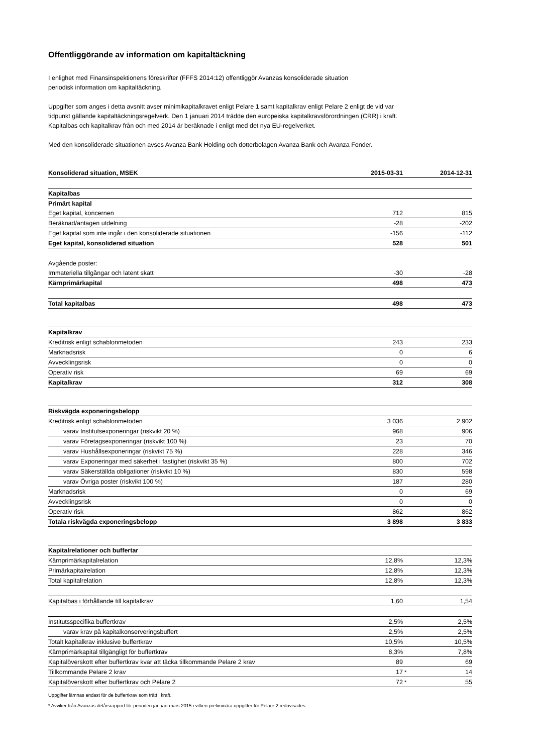Offentliggörande av information om kapitaltäckning
I enlighet med Finansinspektionens föreskrifter (FFFS 2014:12) offentliggör Avanzas konsoliderade situation periodisk information om kapitaltäckning.
Uppgifter som anges i detta avsnitt avser minimikapitalkravet enligt Pelare 1 samt kapitalkrav enligt Pelare 2 enligt de vid var tidpunkt gällande kapitaltäckningsregelverk. Den 1 januari 2014 trädde den europeiska kapitalkravsförordningen (CRR) i kraft. Kapitalbas och kapitalkrav från och med 2014 är beräknade i enligt med det nya EU-regelverket.
Med den konsoliderade situationen avses Avanza Bank Holding och dotterbolagen Avanza Bank och Avanza Fonder.
| Konsoliderad situation, MSEK | 2015-03-31 | | 2014-12-31 |
| --- | --- | --- | --- |
| Kapitalbas | | | |
| Primärt kapital | | | |
| Eget kapital, koncernen | 712 | | 815 |
| Beräknad/antagen utdelning | -28 | | -202 |
| Eget kapital som inte ingår i den konsoliderade situationen | -156 | | -112 |
| Eget kapital, konsoliderad situation | 528 | | 501 |
| Avgående poster: | | | |
| Immateriella tillgångar och latent skatt | -30 | | -28 |
| Kärnprimärkapital | 498 | | 473 |
| Total kapitalbas | 498 | | 473 |
| Kapitalkrav | | | |
| Kreditrisk enligt schablonmetoden | 243 | | 233 |
| Marknadsrisk | 0 | | 6 |
| Avvecklingsrisk | 0 | | 0 |
| Operativ risk | 69 | | 69 |
| Kapitalkrav | 312 | | 308 |
| Riskvägda exponeringsbelopp | | | |
| Kreditrisk enligt schablonmetoden | 3 036 | | 2 902 |
| varav Institutsexponeringar (riskvikt 20 %) | 968 | | 906 |
| varav Företagsexponeringar (riskvikt 100 %) | 23 | | 70 |
| varav Hushållsexponeringar (riskvikt 75 %) | 228 | | 346 |
| varav Exponeringar med säkerhet i fastighet (riskvikt 35 %) | 800 | | 702 |
| varav Säkerställda obligationer (riskvikt 10 %) | 830 | | 598 |
| varav Övriga poster (riskvikt 100 %) | 187 | | 280 |
| Marknadsrisk | 0 | | 69 |
| Avvecklingsrisk | 0 | | 0 |
| Operativ risk | 862 | | 862 |
| Totala riskvägda exponeringsbelopp | 3 898 | | 3 833 |
| Kapitalrelationer och buffertar | | | |
| Kärnprimärkapitalrelation | 12,8% | | 12,3% |
| Primärkapitalrelation | 12,8% | | 12,3% |
| Total kapitalrelation | 12,8% | | 12,3% |
| Kapitalbas i förhållande till kapitalkrav | 1,60 | | 1,54 |
| Institutsspecifika buffertkrav | 2,5% | | 2,5% |
| varav krav på kapitalkonserveringsbuffert | 2,5% | | 2,5% |
| Totalt kapitalkrav inklusive buffertkrav | 10,5% | | 10,5% |
| Kärnprimärkapital tillgängligt för buffertkrav | 8,3% | | 7,8% |
| Kapitalöverskott efter buffertkrav kvar att täcka tillkommande Pelare 2 krav | 89 | | 69 |
| Tillkommande Pelare 2 krav | 17 | * | 14 |
| Kapitalöverskott efter buffertkrav och Pelare 2 | 72 | * | 55 |
Uppgifter lämnas endast för de buffertkrav som trätt i kraft.
* Avviker från Avanzas delårsrapport för perioden januari-mars 2015 i vilken preliminära uppgifter för Pelare 2 redovisades.